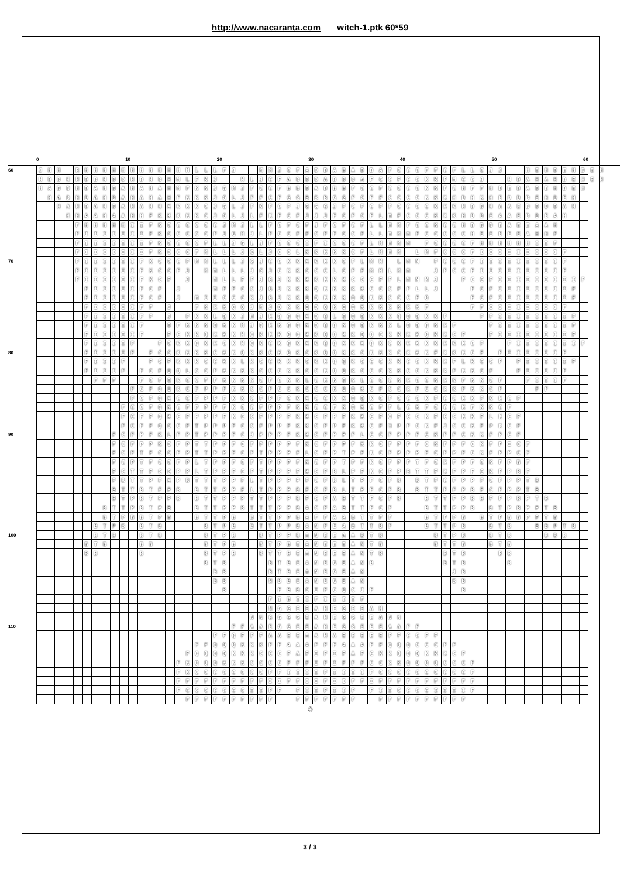http://www.nacaranta.com witch-1.ptk 60*59
0 10 20 30 40 50 60
60 JHH RHHHHHHHHHHHMLLLFJ MMJCFADDABADDAFCCCFFCFLLCJJ HEHDEHDEH
HDDHHDDHDDHDHDHMLFKJ MLJCFADDDADDDAFCCFCCKKFMCCJ HDAHAHDEHEH
HADDHDAHDAHAHAHMFKKJGMJFCCFBBDADBBFCCFCCCCKKFCHFFHDEDADEHDEH
HADHDAHDAHAHAHFKKKJGLJFFCFGGBBBGGFCFFCCCCKKKHDHKHEDDDEHDEH
HAHDAHDAHAHHKKKKCJGLJFKFCFJGGGJFCFCFFCCCCKKKHDDHAAEDDDDAH
HHAAHAAHHFKKKKKCJGLJLFKFCFJJJFCFCFLMFCCCKKKHDDEAAEDDEAH
FHHHHHIIFKCCCCCCJMJLLFCFCFJFCFCFLLMMFCCKCCHDDDEAEEAAH
FIIIIIIIFKCCCCCFJGMJLFCCFFCFFCCFLLMMMFCCCCCHEEEEEAHHF
FIIIIIIIFKCCCCFLLJGLJFCCCIFICCCFLMMMM FCCCCFHHHHHHIIF
FIIIIIIIFKCCCFMLLLJGLJCCLKKKKKCFLMMM LMFCCCFIIIIIIIIIF
70 FIIIIIIFKCCCFMMLLLJGJCCKKKKKKCFLMM LMM FCCCFIIIIIIIIIF
FIIIIIIFKCCFJ MMLLLJGJCKKCCCLCFFMMLMM JFCCFIIIIIIIIIF
FIIIIIIFKCF J MLLFFJGJKKKKKKKCCCFFLMMMJ FCCFIIIIIIIIIF
FIIIIIFCF J MFFCCJGJKKKQKKKKKCCCFFLLJ FCFIIIIIIIIF
FIIIIIFCF J MIICCCKJGJKKQQKKKQQKKCCCFO FCFIIIIIIIIF
FIIIIIFF J FKKKQQJMJQKKQQQKQQKKKKKKKF FFIIIIIIIIF
FIIIIIFF J FKKLQKJMJKQQQKQQLQQQKKKQQQKKF FFIIIIIIIIF
FIIIIIF OFKKKQKKMJQKKQQKQQQKQQKKKLQQQKKF FIIIIIIIIF
FIIIIIF FCKKQKKKMQKKKQQKKQQKKQQCKKKKQKKCF FIIIIIIIIF
FIIIIF FCKKQKKCKMQKCKQKKKQQKKKQKCKKKKKKKKCF FIIIIIIIF
80 FIIIIF FCCKKKKCKKQKKCKQKCKQQKKCKKKCKKKFKKKCF FIIIIIIF
FIIIF FCFKKKCCKKLKCCKKKCKKQQKCCCKKCCKKKFLKCCF FIIIIIF
FIIIF FCFQQLCCFKKKKCCCKKCCKQQKCCCKKCCKKKFKKCF FIIIIF
FFF FCFQKCCFFKKKKCFCKKLCKKQKLCCCKKCCKKKFKKCF FIIIF
FCFQQKCFPPFKKCCFCCKCCCKQQKCFCCKFCCKKFKKCF FF
FCFQKCCFPPFKKCFPFCKKCCKKQQKCFCCCKFCCKKFKKCF
FCCFQKCFPPPFKCCFPPFKKCCFKQKCFFLCKFCCCKFKKCF
FCFFQKCFPPPFKCCFPPFKKCFPFKKCFOFCCKFCCKKFLKCF
FCFFQCCFTPPPFCCFPPFKKCFPFKKCFHPFCKFJCCKFPKCF
90 FCFPFKLFPTPPPFCJPPPFKKCFPPFLCCFPPFCKFFCKKFPCF
FCFPPKCFPTTPPFCFPPPPFKCFPPFKKCFPPFCKFPFCKFPICF
FCFTFCCFPTTPPFCFTPPPFLCFPTPFKCFPPPFCFPFCKFPPCF
FCPTFCCFPLTPPFCFTPPPFKCFPTPFKCFPPTFCKFPFCKFPBF
FCTTFCCPPLTPPFCFTPPPFKCFBLPFKCFPBTTFKFPFCKFPBF
FBTTPFKPBTTTPPFLTPPPPFCFBLTPFCFB BTFCFPPFCFPPTB
BTTBTFPB BTTPPFLTPPPBFCFBLTPFCFB BTTFFPBFCFPPTB
BTPBTPPB BTTPPPTTPPPBFCFABTTFCFB BTTFPBBFFPBPTB
BTTPBTPB BTTPPBTTTPPBACFABTTFCF BTTPPB BTPBPPTB
BTPBBTPB BTTPB BTTPPBAFFAABTTFF BTPPB BTPBBPPTB
BTPB BTB BTPB BTTPPBANFEABTTBF BTTPB BTB BBPTB
100 BTB BTB BTPB BTPPBANEEAABTB BTPB BTB BBB
BTB BB BTPB BTPBEANEEEANTB BTTB BTB
BB B BTPB BTTBEANEEEANTB BTB BB
BTB BTBEANEGEANB BTB B
BB BTBEANEGEAN JB
BB NBBEANEGEAN BB
B FBBCIFCQCIF B
FIBIIFIIIIF
NGGEEANEGEEAN
NNGGGGEANEGGEEANN
110 FFAAEGGEEANEGGEEEAAFF
FFQFFFAAEEAANAEEEEEFFCCFF
FFQQQKKKFFAAAFFFAAAFFQQQCCCFF
FQQQQKKKCCCFAFIFIFAFCKKQQQKKKCF
FKQQQKKKCCCCFFFIFIFFFCCKKQQQQCCCF
FKCCCCCCCCFFIIIIFIIIIFCCCCCCCCCCF
FFFFFFFFFFIIFFIIFIIFFIFFFFFFFFFFF
FCCCCCCCIIFF FIIFIIF FIICCCCIIIIF
FFFFFFFFFF FFFFFFF FFFFFFFFFF
♲
3 / 3